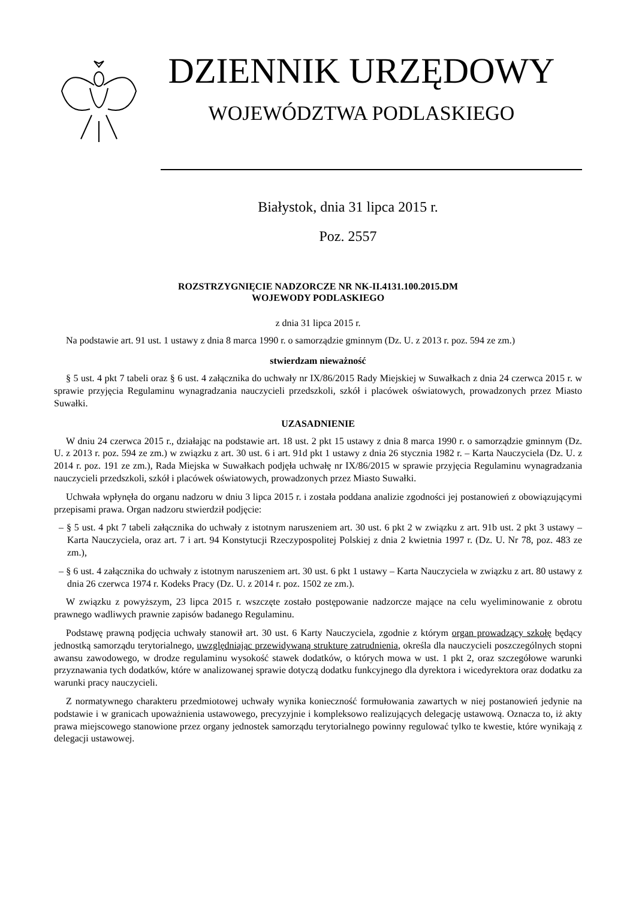DZIENNIK URZĘDOWY
WOJEWÓDZTWA PODLASKIEGO
Białystok, dnia 31 lipca 2015 r.
Poz. 2557
ROZSTRZYGNIĘCIE NADZORCZE NR NK-II.4131.100.2015.DM
WOJEWODY PODLASKIEGO
z dnia 31 lipca 2015 r.
Na podstawie art. 91 ust. 1 ustawy z dnia 8 marca 1990 r. o samorządzie gminnym (Dz. U. z 2013 r. poz. 594 ze zm.)
stwierdzam nieważność
§ 5 ust. 4 pkt 7 tabeli oraz § 6 ust. 4 załącznika do uchwały nr IX/86/2015 Rady Miejskiej w Suwałkach z dnia 24 czerwca 2015 r. w sprawie przyjęcia Regulaminu wynagradzania nauczycieli przedszkoli, szkół i placówek oświatowych, prowadzonych przez Miasto Suwałki.
UZASADNIENIE
W dniu 24 czerwca 2015 r., działając na podstawie art. 18 ust. 2 pkt 15 ustawy z dnia 8 marca 1990 r. o samorządzie gminnym (Dz. U. z 2013 r. poz. 594 ze zm.) w związku z art. 30 ust. 6 i art. 91d pkt 1 ustawy z dnia 26 stycznia 1982 r. – Karta Nauczyciela (Dz. U. z 2014 r. poz. 191 ze zm.), Rada Miejska w Suwałkach podjęła uchwałę nr IX/86/2015 w sprawie przyjęcia Regulaminu wynagradzania nauczycieli przedszkoli, szkół i placówek oświatowych, prowadzonych przez Miasto Suwałki.
Uchwała wpłynęła do organu nadzoru w dniu 3 lipca 2015 r. i została poddana analizie zgodności jej postanowień z obowiązującymi przepisami prawa. Organ nadzoru stwierdził podjęcie:
– § 5 ust. 4 pkt 7 tabeli załącznika do uchwały z istotnym naruszeniem art. 30 ust. 6 pkt 2 w związku z art. 91b ust. 2 pkt 3 ustawy – Karta Nauczyciela, oraz art. 7 i art. 94 Konstytucji Rzeczypospolitej Polskiej z dnia 2 kwietnia 1997 r. (Dz. U. Nr 78, poz. 483 ze zm.),
– § 6 ust. 4 załącznika do uchwały z istotnym naruszeniem art. 30 ust. 6 pkt 1 ustawy – Karta Nauczyciela w związku z art. 80 ustawy z dnia 26 czerwca 1974 r. Kodeks Pracy (Dz. U. z 2014 r. poz. 1502 ze zm.).
W związku z powyższym, 23 lipca 2015 r. wszczęte zostało postępowanie nadzorcze mające na celu wyeliminowanie z obrotu prawnego wadliwych prawnie zapisów badanego Regulaminu.
Podstawę prawną podjęcia uchwały stanowił art. 30 ust. 6 Karty Nauczyciela, zgodnie z którym organ prowadzący szkołę będący jednostką samorządu terytorialnego, uwzględniając przewidywaną strukturę zatrudnienia, określa dla nauczycieli poszczególnych stopni awansu zawodowego, w drodze regulaminu wysokość stawek dodatków, o których mowa w ust. 1 pkt 2, oraz szczegółowe warunki przyznawania tych dodatków, które w analizowanej sprawie dotyczą dodatku funkcyjnego dla dyrektora i wicedyrektora oraz dodatku za warunki pracy nauczycieli.
Z normatywnego charakteru przedmiotowej uchwały wynika konieczność formułowania zawartych w niej postanowień jedynie na podstawie i w granicach upoważnienia ustawowego, precyzyjnie i kompleksowo realizujących delegację ustawową. Oznacza to, iż akty prawa miejscowego stanowione przez organy jednostek samorządu terytorialnego powinny regulować tylko te kwestie, które wynikają z delegacji ustawowej.